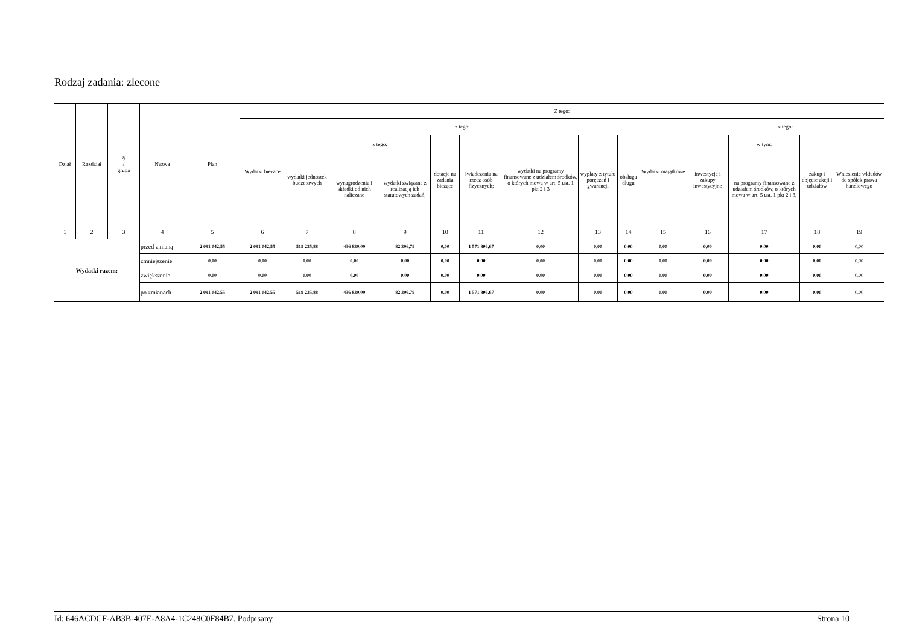Rodzaj zadania: zlecone
| Dział | Rozdział | § / grupa | Nazwa | | Plan | Z tego: | | | | | | | | | | | | | |
| --- | --- | --- | --- | --- | --- | --- | --- | --- | --- | --- | --- | --- | --- | --- | --- | --- | --- | --- | --- |
| | | | | | | Wydatki bieżące | z tego: | | | | | | | | Wydatki majątkowe | z tego: | | | |
| | | | | | | | wydatki jednostek budżetowych | z tego: | | dotacje na zadania bieżące | świadczenia na rzecz osób fizycznych; | wydatki na programy finansowane z udziałem środków, o których mowa w art. 5 ust. 1 pkt 2 i 3 | wypłaty z tytułu poręczeń i gwarancji | obsługa długu | | inwestycje i zakupy inwestycyjne | w tym: | zakup i objęcie akcji i udziałów | Wniesienie wkładów do spółek prawa handlowego |
| | | | | | | | | wynagrodzenia i składki od nich naliczane | wydatki związane z realizacją ich statutowych zadań; | | | | | | | | na programy finansowane z udziałem środków, o których mowa w art. 5 ust. 1 pkt 2 i 3, | | |
| 1 | 2 | 3 | 4 | | 5 | 6 | 7 | 8 | 9 | 10 | 11 | 12 | 13 | 14 | 15 | 16 | 17 | 18 | 19 |
| Wydatki razem: | | | | przed zmianą | 2 091 042,55 | 2 091 042,55 | 519 235,88 | 436 839,09 | 82 396,79 | 0,00 | 1 571 806,67 | 0,00 | 0,00 | 0,00 | 0,00 | 0,00 | 0,00 | 0,00 | 0,00 |
| | | | | zmniejszenie | 0,00 | 0,00 | 0,00 | 0,00 | 0,00 | 0,00 | 0,00 | 0,00 | 0,00 | 0,00 | 0,00 | 0,00 | 0,00 | 0,00 | 0,00 |
| | | | | zwiększenie | 0,00 | 0,00 | 0,00 | 0,00 | 0,00 | 0,00 | 0,00 | 0,00 | 0,00 | 0,00 | 0,00 | 0,00 | 0,00 | 0,00 | 0,00 |
| | | | | po zmianach | 2 091 042,55 | 2 091 042,55 | 519 235,88 | 436 839,09 | 82 396,79 | 0,00 | 1 571 806,67 | 0,00 | 0,00 | 0,00 | 0,00 | 0,00 | 0,00 | 0,00 | 0,00 |
Id: 646ACDCF-AB3B-407E-A8A4-1C248C0F84B7. Podpisany Strona 10